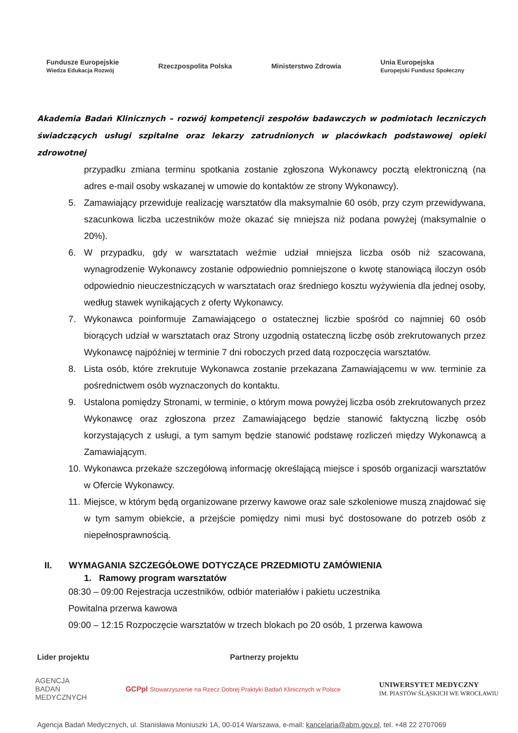Fundusze Europejskie
Wiedza Edukacja Rozwój
Rzeczpospolita Polska Ministerstwo Zdrowia
Unia Europejska
Europejski Fundusz Społeczny
Akademia Badań Klinicznych – rozwój kompetencji zespołów badawczych w podmiotach leczniczych świadczących usługi szpitalne oraz lekarzy zatrudnionych w placówkach podstawowej opieki zdrowotnej
przypadku zmiana terminu spotkania zostanie zgłoszona Wykonawcy pocztą elektroniczną (na adres e-mail osoby wskazanej w umowie do kontaktów ze strony Wykonawcy).
5. Zamawiający przewiduje realizację warsztatów dla maksymalnie 60 osób, przy czym przewidywana, szacunkowa liczba uczestników może okazać się mniejsza niż podana powyżej (maksymalnie o 20%).
6. W przypadku, gdy w warsztatach weźmie udział mniejsza liczba osób niż szacowana, wynagrodzenie Wykonawcy zostanie odpowiednio pomniejszone o kwotę stanowiącą iloczyn osób odpowiednio nieuczestniczących w warsztatach oraz średniego kosztu wyżywienia dla jednej osoby, według stawek wynikających z oferty Wykonawcy.
7. Wykonawca poinformuje Zamawiającego o ostatecznej liczbie spośród co najmniej 60 osób biorących udział w warsztatach oraz Strony uzgodnią ostateczną liczbę osób zrekrutowanych przez Wykonawcę najpóźniej w terminie 7 dni roboczych przed datą rozpoczęcia warsztatów.
8. Lista osób, które zrekrutuje Wykonawca zostanie przekazana Zamawiającemu w ww. terminie za pośrednictwem osób wyznaczonych do kontaktu.
9. Ustalona pomiędzy Stronami, w terminie, o którym mowa powyżej liczba osób zrekrutowanych przez Wykonawcę oraz zgłoszona przez Zamawiającego będzie stanowić faktyczną liczbę osób korzystających z usługi, a tym samym będzie stanowić podstawę rozliczeń między Wykonawcą a Zamawiającym.
10. Wykonawca przekaże szczegółową informację określającą miejsce i sposób organizacji warsztatów w Ofercie Wykonawcy.
11. Miejsce, w którym będą organizowane przerwy kawowe oraz sale szkoleniowe muszą znajdować się w tym samym obiekcie, a przejście pomiędzy nimi musi być dostosowane do potrzeb osób z niepełnosprawnością.
II. WYMAGANIA SZCZEGÓŁOWE DOTYCZĄCE PRZEDMIOTU ZAMÓWIENIA
1. Ramowy program warsztatów
08:30 – 09:00 Rejestracja uczestników, odbiór materiałów i pakietu uczestnika
Powitalna przerwa kawowa
09:00 – 12:15 Rozpoczęcie warsztatów w trzech blokach po 20 osób, 1 przerwa kawowa
Lider projektu Partnerzy projektu
AGENCJA
BADAŃ
MEDYCZNYCH
GCPpl Stowarzyszenie na Rzecz Dobrej Praktyki Badań Klinicznych w Polsce
UNIWERSYTET MEDYCZNY
IM. PIASTÓW ŚLĄSKICH WE WROCŁAWIU
Agencja Badań Medycznych, ul. Stanisława Moniuszki 1A, 00-014 Warszawa, e-mail: kancelaria@abm.gov.pl, tel. +48 22 2707069